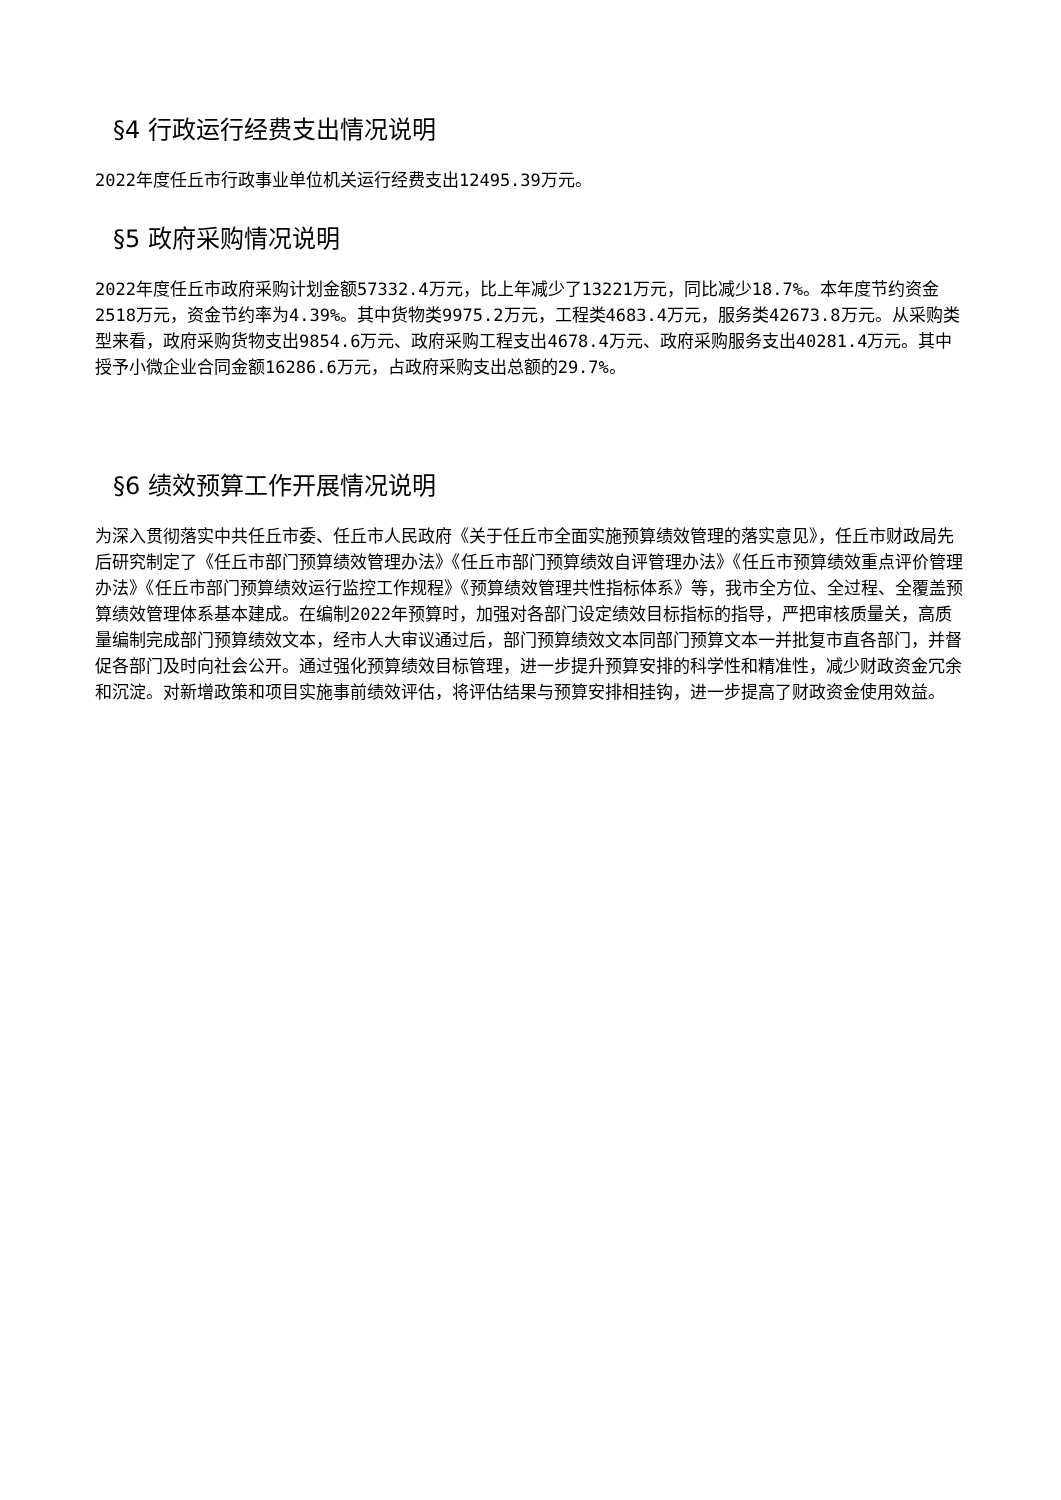§4 行政运行经费支出情况说明
2022年度任丘市行政事业单位机关运行经费支出12495.39万元。
§5 政府采购情况说明
2022年度任丘市政府采购计划金额57332.4万元，比上年减少了13221万元，同比减少18.7%。本年度节约资金2518万元，资金节约率为4.39%。其中货物类9975.2万元，工程类4683.4万元，服务类42673.8万元。从采购类型来看，政府采购货物支出9854.6万元、政府采购工程支出4678.4万元、政府采购服务支出40281.4万元。其中授予小微企业合同金额16286.6万元，占政府采购支出总额的29.7%。
§6 绩效预算工作开展情况说明
为深入贯彻落实中共任丘市委、任丘市人民政府《关于任丘市全面实施预算绩效管理的落实意见》，任丘市财政局先后研究制定了《任丘市部门预算绩效管理办法》《任丘市部门预算绩效自评管理办法》《任丘市预算绩效重点评价管理办法》《任丘市部门预算绩效运行监控工作规程》《预算绩效管理共性指标体系》等，我市全方位、全过程、全覆盖预算绩效管理体系基本建成。在编制2022年预算时，加强对各部门设定绩效目标指标的指导，严把审核质量关，高质量编制完成部门预算绩效文本，经市人大审议通过后，部门预算绩效文本同部门预算文本一并批复市直各部门，并督促各部门及时向社会公开。通过强化预算绩效目标管理，进一步提升预算安排的科学性和精准性，减少财政资金冗余和沉淀。对新增政策和项目实施事前绩效评估，将评估结果与预算安排相挂钩，进一步提高了财政资金使用效益。